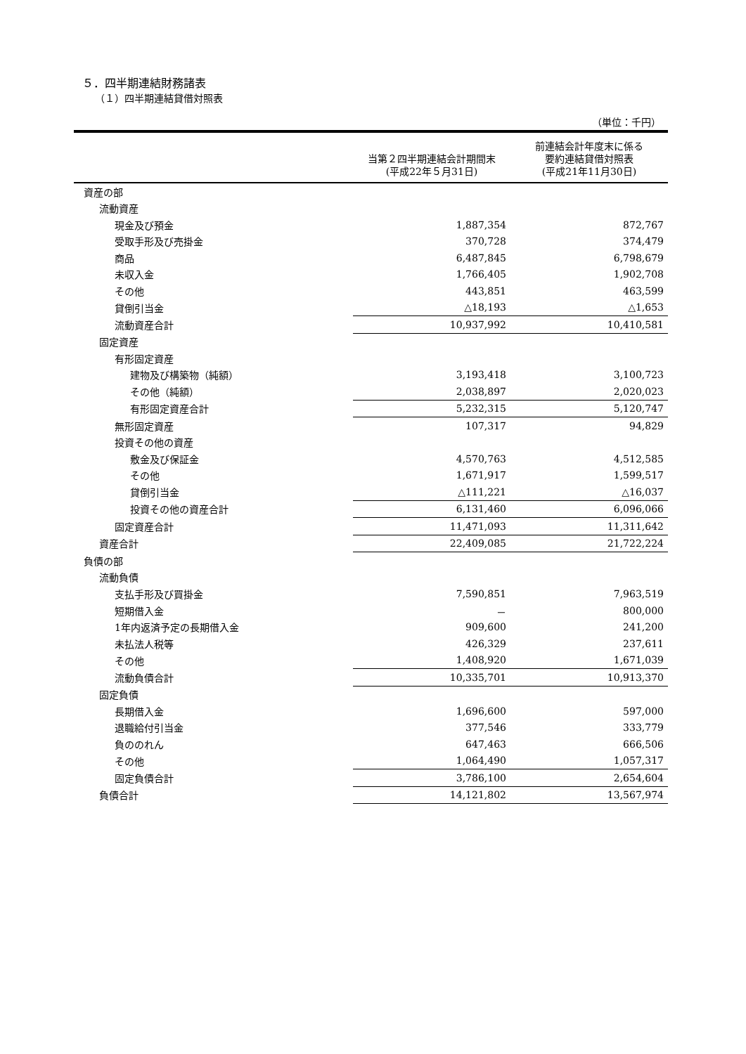５．四半期連結財務諸表
（１）四半期連結貸借対照表
（単位：千円）
| | 当第２四半期連結会計期間末 (平成22年５月31日) | 前連結会計年度末に係る 要約連結貸借対照表 (平成21年11月30日) |
| --- | --- | --- |
| 資産の部 | | |
| 流動資産 | | |
| 現金及び預金 | 1,887,354 | 872,767 |
| 受取手形及び売掛金 | 370,728 | 374,479 |
| 商品 | 6,487,845 | 6,798,679 |
| 未収入金 | 1,766,405 | 1,902,708 |
| その他 | 443,851 | 463,599 |
| 貸倒引当金 | △18,193 | △1,653 |
| 流動資産合計 | 10,937,992 | 10,410,581 |
| 固定資産 | | |
| 有形固定資産 | | |
| 建物及び構築物（純額） | 3,193,418 | 3,100,723 |
| その他（純額） | 2,038,897 | 2,020,023 |
| 有形固定資産合計 | 5,232,315 | 5,120,747 |
| 無形固定資産 | 107,317 | 94,829 |
| 投資その他の資産 | | |
| 敷金及び保証金 | 4,570,763 | 4,512,585 |
| その他 | 1,671,917 | 1,599,517 |
| 貸倒引当金 | △111,221 | △16,037 |
| 投資その他の資産合計 | 6,131,460 | 6,096,066 |
| 固定資産合計 | 11,471,093 | 11,311,642 |
| 資産合計 | 22,409,085 | 21,722,224 |
| 負債の部 | | |
| 流動負債 | | |
| 支払手形及び買掛金 | 7,590,851 | 7,963,519 |
| 短期借入金 | － | 800,000 |
| 1年内返済予定の長期借入金 | 909,600 | 241,200 |
| 未払法人税等 | 426,329 | 237,611 |
| その他 | 1,408,920 | 1,671,039 |
| 流動負債合計 | 10,335,701 | 10,913,370 |
| 固定負債 | | |
| 長期借入金 | 1,696,600 | 597,000 |
| 退職給付引当金 | 377,546 | 333,779 |
| 負ののれん | 647,463 | 666,506 |
| その他 | 1,064,490 | 1,057,317 |
| 固定負債合計 | 3,786,100 | 2,654,604 |
| 負債合計 | 14,121,802 | 13,567,974 |